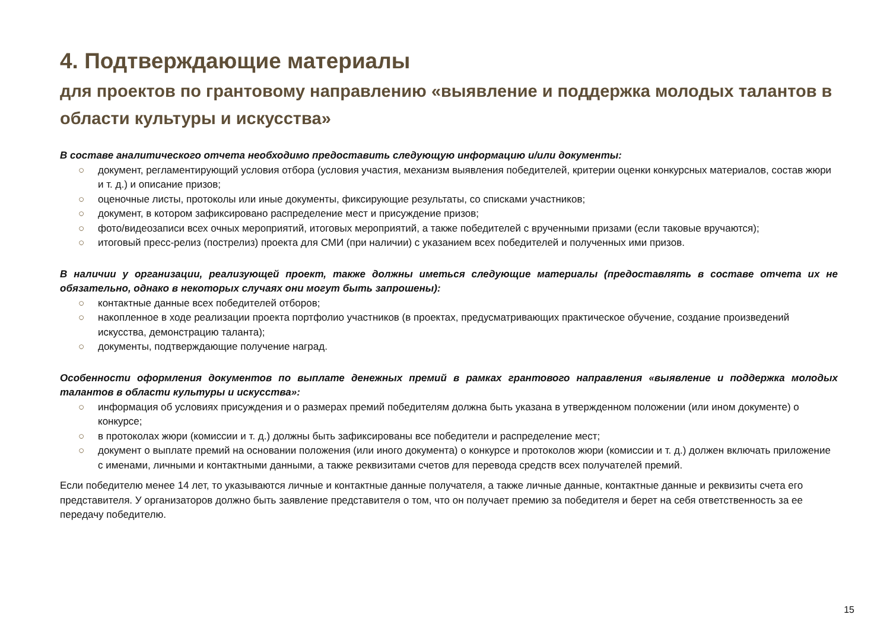4. Подтверждающие материалы
для проектов по грантовому направлению «выявление и поддержка молодых талантов в области культуры и искусства»
В составе аналитического отчета необходимо предоставить следующую информацию и/или документы:
○ документ, регламентирующий условия отбора (условия участия, механизм выявления победителей, критерии оценки конкурсных материалов, состав жюри и т. д.) и описание призов;
○ оценочные листы, протоколы или иные документы, фиксирующие результаты, со списками участников;
○ документ, в котором зафиксировано распределение мест и присуждение призов;
○ фото/видеозаписи всех очных мероприятий, итоговых мероприятий, а также победителей с врученными призами (если таковые вручаются);
○ итоговый пресс-релиз (пострелиз) проекта для СМИ (при наличии) с указанием всех победителей и полученных ими призов.
В наличии у организации, реализующей проект, также должны иметься следующие материалы (предоставлять в составе отчета их не обязательно, однако в некоторых случаях они могут быть запрошены):
○ контактные данные всех победителей отборов;
○ накопленное в ходе реализации проекта портфолио участников (в проектах, предусматривающих практическое обучение, создание произведений искусства, демонстрацию таланта);
○ документы, подтверждающие получение наград.
Особенности оформления документов по выплате денежных премий в рамках грантового направления «выявление и поддержка молодых талантов в области культуры и искусства»:
○ информация об условиях присуждения и о размерах премий победителям должна быть указана в утвержденном положении (или ином документе) о конкурсе;
○ в протоколах жюри (комиссии и т. д.) должны быть зафиксированы все победители и распределение мест;
○ документ о выплате премий на основании положения (или иного документа) о конкурсе и протоколов жюри (комиссии и т. д.) должен включать приложение с именами, личными и контактными данными, а также реквизитами счетов для перевода средств всех получателей премий.
Если победителю менее 14 лет, то указываются личные и контактные данные получателя, а также личные данные, контактные данные и реквизиты счета его представителя. У организаторов должно быть заявление представителя о том, что он получает премию за победителя и берет на себя ответственность за ее передачу победителю.
15